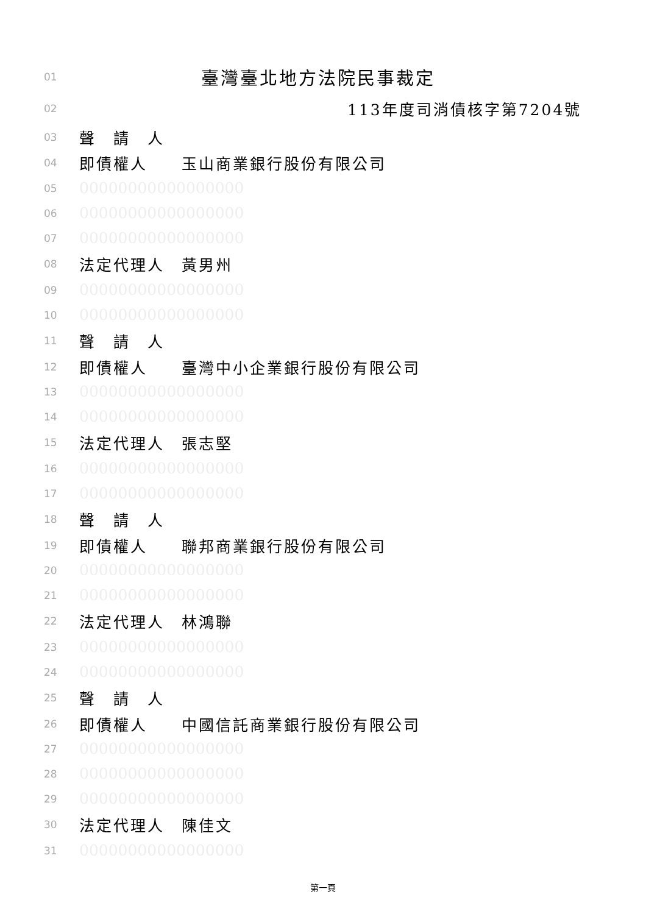01 臺灣臺北地方法院民事裁定
02 113年度司消債核字第7204號
03 聲　請　人
04 即債權人　　玉山商業銀行股份有限公司
05 00000000000000000
06 00000000000000000
07 00000000000000000
08 法定代理人　黃男州
09 00000000000000000
10 00000000000000000
11 聲　請　人
12 即債權人　　臺灣中小企業銀行股份有限公司
13 00000000000000000
14 00000000000000000
15 法定代理人　張志堅
16 00000000000000000
17 00000000000000000
18 聲　請　人
19 即債權人　　聯邦商業銀行股份有限公司
20 00000000000000000
21 00000000000000000
22 法定代理人　林鴻聯
23 00000000000000000
24 00000000000000000
25 聲　請　人
26 即債權人　　中國信託商業銀行股份有限公司
27 00000000000000000
28 00000000000000000
29 00000000000000000
30 法定代理人　陳佳文
31 00000000000000000
第一頁